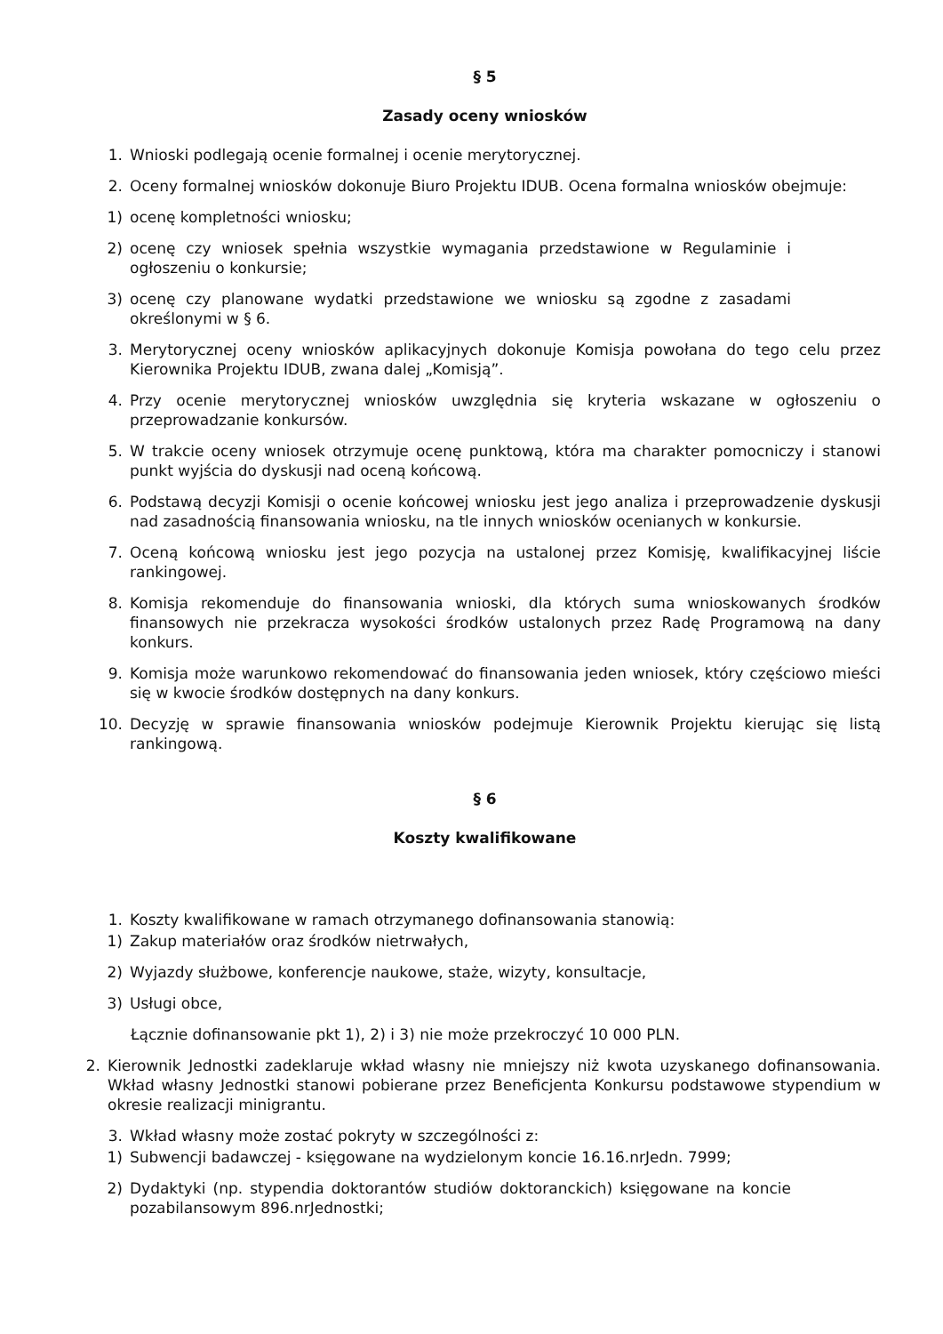§ 5
Zasady oceny wniosków
1. Wnioski podlegają ocenie formalnej i ocenie merytorycznej.
2. Oceny formalnej wniosków dokonuje Biuro Projektu IDUB. Ocena formalna wniosków obejmuje:
1) ocenę kompletności wniosku;
2) ocenę czy wniosek spełnia wszystkie wymagania przedstawione w Regulaminie i ogłoszeniu o konkursie;
3) ocenę czy planowane wydatki przedstawione we wniosku są zgodne z zasadami określonymi w § 6.
3. Merytorycznej oceny wniosków aplikacyjnych dokonuje Komisja powołana do tego celu przez Kierownika Projektu IDUB, zwana dalej „Komisją”.
4. Przy ocenie merytorycznej wniosków uwzględnia się kryteria wskazane w ogłoszeniu o przeprowadzanie konkursów.
5. W trakcie oceny wniosek otrzymuje ocenę punktową, która ma charakter pomocniczy i stanowi punkt wyjścia do dyskusji nad oceną końcową.
6. Podstawą decyzji Komisji o ocenie końcowej wniosku jest jego analiza i przeprowadzenie dyskusji nad zasadnością finansowania wniosku, na tle innych wniosków ocenianych w konkursie.
7. Oceną końcową wniosku jest jego pozycja na ustalonej przez Komisję, kwalifikacyjnej liście rankingowej.
8. Komisja rekomenduje do finansowania wnioski, dla których suma wnioskowanych środków finansowych nie przekracza wysokości środków ustalonych przez Radę Programową na dany konkurs.
9. Komisja może warunkowo rekomendować do finansowania jeden wniosek, który częściowo mieści się w kwocie środków dostępnych na dany konkurs.
10. Decyzję w sprawie finansowania wniosków podejmuje Kierownik Projektu kierując się listą rankingową.
§ 6
Koszty kwalifikowane
1. Koszty kwalifikowane w ramach otrzymanego dofinansowania stanowią:
1) Zakup materiałów oraz środków nietrwałych,
2) Wyjazdy służbowe, konferencje naukowe, staże, wizyty, konsultacje,
3) Usługi obce,
Łącznie dofinansowanie pkt 1), 2) i 3) nie może przekroczyć 10 000 PLN.
2. Kierownik Jednostki zadeklaruje wkład własny nie mniejszy niż kwota uzyskanego dofinansowania. Wkład własny Jednostki stanowi pobierane przez Beneficjenta Konkursu podstawowe stypendium w okresie realizacji minigrantu.
3. Wkład własny może zostać pokryty w szczególności z:
1) Subwencji badawczej - księgowane na wydzielonym koncie 16.16.nrJedn. 7999;
2) Dydaktyki (np. stypendia doktorantów studiów doktoranckich) księgowane na koncie pozabilansowym 896.nrJednostki;